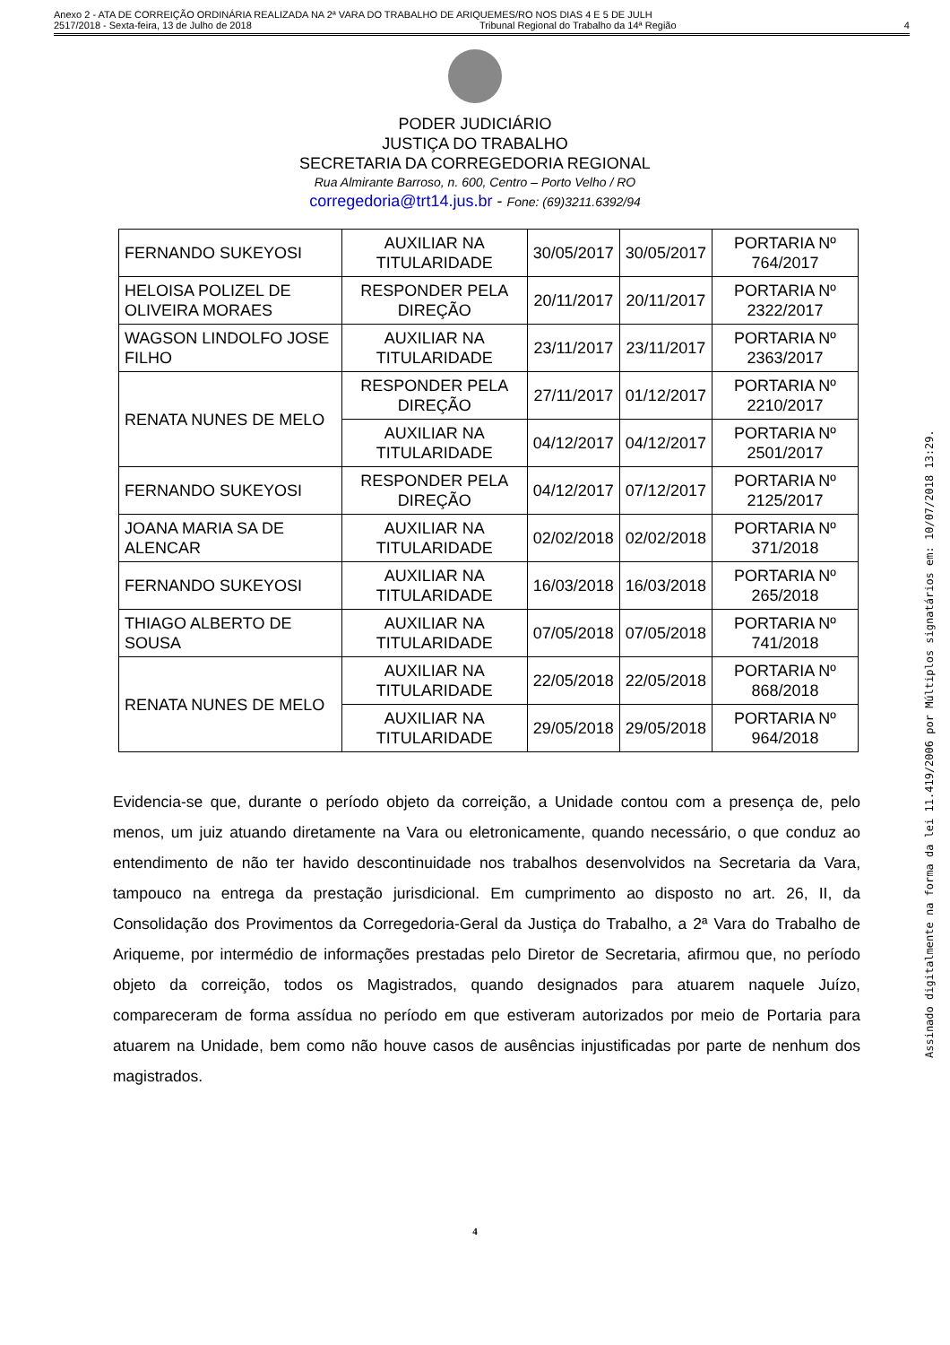Anexo 2 - ATA DE CORREIÇÃO ORDINÁRIA REALIZADA NA 2ª VARA DO TRABALHO DE ARIQUEMES/RO NOS DIAS 4 E 5 DE JULH
2517/2018 - Sexta-feira, 13 de Julho de 2018 Tribunal Regional do Trabalho da 14ª Região 4
PODER JUDICIÁRIO
JUSTIÇA DO TRABALHO
SECRETARIA DA CORREGEDORIA REGIONAL
Rua Almirante Barroso, n. 600, Centro – Porto Velho / RO
corregedoria@trt14.jus.br - Fone: (69)3211.6392/94
| FERNANDO SUKEYOSI | AUXILIAR NA TITULARIDADE | 30/05/2017 | 30/05/2017 | PORTARIA Nº 764/2017 |
| HELOISA POLIZEL DE OLIVEIRA MORAES | RESPONDER PELA DIREÇÃO | 20/11/2017 | 20/11/2017 | PORTARIA Nº 2322/2017 |
| WAGSON LINDOLFO JOSE FILHO | AUXILIAR NA TITULARIDADE | 23/11/2017 | 23/11/2017 | PORTARIA Nº 2363/2017 |
| RENATA NUNES DE MELO | RESPONDER PELA DIREÇÃO | 27/11/2017 | 01/12/2017 | PORTARIA Nº 2210/2017 |
| | AUXILIAR NA TITULARIDADE | 04/12/2017 | 04/12/2017 | PORTARIA Nº 2501/2017 |
| FERNANDO SUKEYOSI | RESPONDER PELA DIREÇÃO | 04/12/2017 | 07/12/2017 | PORTARIA Nº 2125/2017 |
| JOANA MARIA SA DE ALENCAR | AUXILIAR NA TITULARIDADE | 02/02/2018 | 02/02/2018 | PORTARIA Nº 371/2018 |
| FERNANDO SUKEYOSI | AUXILIAR NA TITULARIDADE | 16/03/2018 | 16/03/2018 | PORTARIA Nº 265/2018 |
| THIAGO ALBERTO DE SOUSA | AUXILIAR NA TITULARIDADE | 07/05/2018 | 07/05/2018 | PORTARIA Nº 741/2018 |
| RENATA NUNES DE MELO | AUXILIAR NA TITULARIDADE | 22/05/2018 | 22/05/2018 | PORTARIA Nº 868/2018 |
| | AUXILIAR NA TITULARIDADE | 29/05/2018 | 29/05/2018 | PORTARIA Nº 964/2018 |
Evidencia-se que, durante o período objeto da correição, a Unidade contou com a presença de, pelo menos, um juiz atuando diretamente na Vara ou eletronicamente, quando necessário, o que conduz ao entendimento de não ter havido descontinuidade nos trabalhos desenvolvidos na Secretaria da Vara, tampouco na entrega da prestação jurisdicional. Em cumprimento ao disposto no art. 26, II, da Consolidação dos Provimentos da Corregedoria-Geral da Justiça do Trabalho, a 2ª Vara do Trabalho de Ariqueme, por intermédio de informações prestadas pelo Diretor de Secretaria, afirmou que, no período objeto da correição, todos os Magistrados, quando designados para atuarem naquele Juízo, compareceram de forma assídua no período em que estiveram autorizados por meio de Portaria para atuarem na Unidade, bem como não houve casos de ausências injustificadas por parte de nenhum dos magistrados.
4
Assinado digitalmente na forma da lei 11.419/2006 por Múltiplos signatários em: 10/07/2018 13:29.